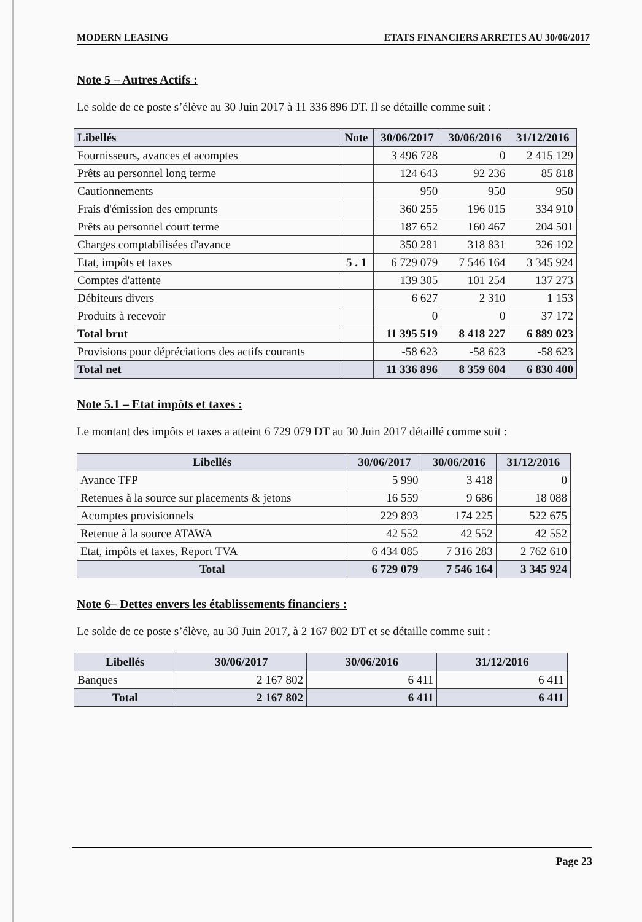MODERN LEASING ETATS FINANCIERS ARRETES AU 30/06/2017
Note 5 – Autres Actifs :
Le solde de ce poste s’élève au 30 Juin 2017 à 11 336 896 DT. Il se détaille comme suit :
| Libellés | Note | 30/06/2017 | 30/06/2016 | 31/12/2016 |
| --- | --- | --- | --- | --- |
| Fournisseurs, avances et acomptes | | 3 496 728 | 0 | 2 415 129 |
| Prêts au personnel long terme | | 124 643 | 92 236 | 85 818 |
| Cautionnements | | 950 | 950 | 950 |
| Frais d'émission des emprunts | | 360 255 | 196 015 | 334 910 |
| Prêts au personnel court terme | | 187 652 | 160 467 | 204 501 |
| Charges comptabilisées d'avance | | 350 281 | 318 831 | 326 192 |
| Etat, impôts et taxes | 5 . 1 | 6 729 079 | 7 546 164 | 3 345 924 |
| Comptes d'attente | | 139 305 | 101 254 | 137 273 |
| Débiteurs divers | | 6 627 | 2 310 | 1 153 |
| Produits à recevoir | | 0 | 0 | 37 172 |
| Total brut | | 11 395 519 | 8 418 227 | 6 889 023 |
| Provisions pour dépréciations des actifs courants | | -58 623 | -58 623 | -58 623 |
| Total net | | 11 336 896 | 8 359 604 | 6 830 400 |
Note 5.1 – Etat impôts et taxes :
Le montant des impôts et taxes a atteint 6 729 079 DT au 30 Juin 2017 détaillé comme suit :
| Libellés | 30/06/2017 | 30/06/2016 | 31/12/2016 |
| --- | --- | --- | --- |
| Avance TFP | 5 990 | 3 418 | 0 |
| Retenues à la source sur placements & jetons | 16 559 | 9 686 | 18 088 |
| Acomptes provisionnels | 229 893 | 174 225 | 522 675 |
| Retenue à la source ATAWA | 42 552 | 42 552 | 42 552 |
| Etat, impôts et taxes, Report TVA | 6 434 085 | 7 316 283 | 2 762 610 |
| Total | 6 729 079 | 7 546 164 | 3 345 924 |
Note 6– Dettes envers les établissements financiers :
Le solde de ce poste s’élève, au 30 Juin 2017, à 2 167 802 DT et se détaille comme suit :
| Libellés | 30/06/2017 | 30/06/2016 | 31/12/2016 |
| --- | --- | --- | --- |
| Banques | 2 167 802 | 6 411 | 6 411 |
| Total | 2 167 802 | 6 411 | 6 411 |
Page 23